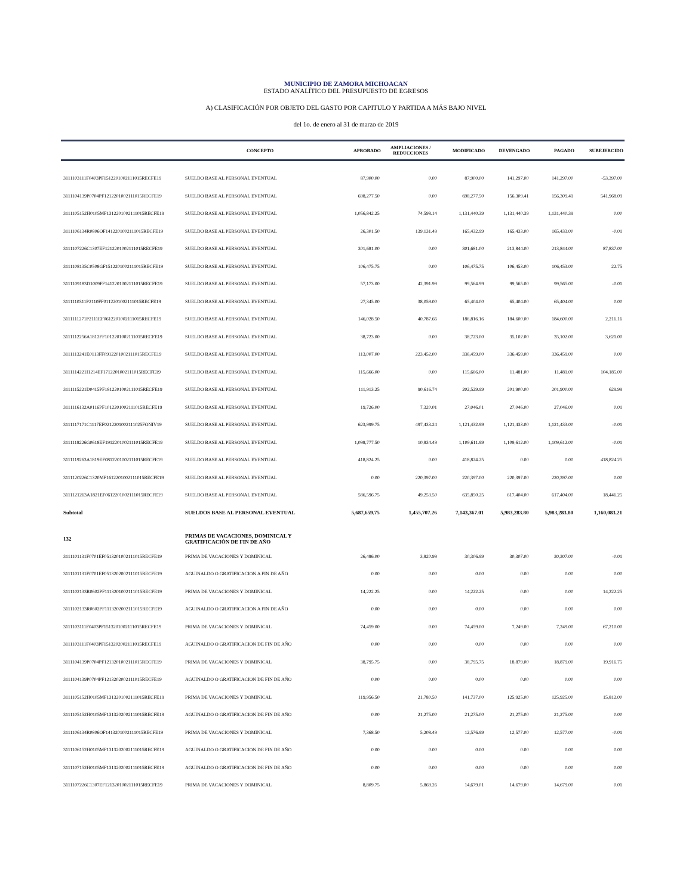MUNICIPIO DE ZAMORA MICHOACAN
ESTADO ANALÍTICO DEL PRESUPUESTO DE EGRESOS
A) CLASIFICACIÓN POR OBJETO DEL GASTO POR CAPITULO Y PARTIDA A MÁS BAJO NIVEL
del 1o. de enero al 31 de marzo de 2019
| | CONCEPTO | APROBADO | AMPLIACIONES / REDUCCIONES | MODIFICADO | DEVENGADO | PAGADO | SUBEJERCIDO |
| --- | --- | --- | --- | --- | --- | --- | --- |
| 3111103111F0403PF1512201002111015RECFE19 | SUELDO BASE AL PERSONAL EVENTUAL | 87,900.00 | 0.00 | 87,900.00 | 141,297.00 | 141,297.00 | -53,397.00 |
| 3111104139P0704PF1212201002111015RECFE19 | SUELDO BASE AL PERSONAL EVENTUAL | 698,277.50 | 0.00 | 698,277.50 | 156,309.41 | 156,309.41 | 541,968.09 |
| 3111105152H0105MF1312201002111015RECFE19 | SUELDO BASE AL PERSONAL EVENTUAL | 1,056,842.25 | 74,598.14 | 1,131,440.39 | 1,131,440.39 | 1,131,440.39 | 0.00 |
| 3111106134R0806OF1412201002111015RECFE19 | SUELDO BASE AL PERSONAL EVENTUAL | 26,301.50 | 139,131.49 | 165,432.99 | 165,433.00 | 165,433.00 | -0.01 |
| 3111107226C1307EF1212201002111015RECFE19 | SUELDO BASE AL PERSONAL EVENTUAL | 301,681.00 | 0.00 | 301,681.00 | 213,844.00 | 213,844.00 | 87,837.00 |
| 3111108135C0508GF1512201002111015RECFE19 | SUELDO BASE AL PERSONAL EVENTUAL | 106,475.75 | 0.00 | 106,475.75 | 106,453.00 | 106,453.00 | 22.75 |
| 3111109183D1009FF1412201002111015RECFE19 | SUELDO BASE AL PERSONAL EVENTUAL | 57,173.00 | 42,391.99 | 99,564.99 | 99,565.00 | 99,565.00 | -0.01 |
| 3111110311P2110FF0112201002111015RECFE19 | SUELDO BASE AL PERSONAL EVENTUAL | 27,345.00 | 38,059.00 | 65,404.00 | 65,404.00 | 65,404.00 | 0.00 |
| 3111111271P2111EF0612201002111015RECFE19 | SUELDO BASE AL PERSONAL EVENTUAL | 146,028.50 | 40,787.66 | 186,816.16 | 184,600.00 | 184,600.00 | 2,216.16 |
| 3111112256A1812FF1012201002111015RECFE19 | SUELDO BASE AL PERSONAL EVENTUAL | 38,723.00 | 0.00 | 38,723.00 | 35,102.00 | 35,102.00 | 3,621.00 |
| 3111113241E0113FF0912201002111015RECFE19 | SUELDO BASE AL PERSONAL EVENTUAL | 113,007.00 | 223,452.00 | 336,459.00 | 336,459.00 | 336,459.00 | 0.00 |
| 3111114221I1214EF1712201002111015RECFE19 | SUELDO BASE AL PERSONAL EVENTUAL | 115,666.00 | 0.00 | 115,666.00 | 11,481.00 | 11,481.00 | 104,185.00 |
| 3111115221D0415PF1812201002111015RECFE19 | SUELDO BASE AL PERSONAL EVENTUAL | 111,913.25 | 90,616.74 | 202,529.99 | 201,900.00 | 201,900.00 | 629.99 |
| 3111116132A0116PF1012201002111015RECFE19 | SUELDO BASE AL PERSONAL EVENTUAL | 19,726.00 | 7,320.01 | 27,046.01 | 27,046.00 | 27,046.00 | 0.01 |
| 3111117171C1117EF0212201002111025FONIV19 | SUELDO BASE AL PERSONAL EVENTUAL | 623,999.75 | 497,433.24 | 1,121,432.99 | 1,121,433.00 | 1,121,433.00 | -0.01 |
| 3111118226G0618EF1912201002111015RECFE19 | SUELDO BASE AL PERSONAL EVENTUAL | 1,098,777.50 | 10,834.49 | 1,109,611.99 | 1,109,612.00 | 1,109,612.00 | -0.01 |
| 3111119263A1819EF0812201002111015RECFE19 | SUELDO BASE AL PERSONAL EVENTUAL | 418,824.25 | 0.00 | 418,824.25 | 0.00 | 0.00 | 418,824.25 |
| 3111120226C1320MF1612201002111015RECFE19 | SUELDO BASE AL PERSONAL EVENTUAL | 0.00 | 220,397.00 | 220,397.00 | 220,397.00 | 220,397.00 | 0.00 |
| 3111121263A1821EF0612201002111015RECFE19 | SUELDO BASE AL PERSONAL EVENTUAL | 586,596.75 | 49,253.50 | 635,850.25 | 617,404.00 | 617,404.00 | 18,446.25 |
| Subtotal | SUELDOS BASE AL PERSONAL EVENTUAL | 5,687,659.75 | 1,455,707.26 | 7,143,367.01 | 5,983,283.80 | 5,983,283.80 | 1,160,083.21 |
| 132 | PRIMAS DE VACACIONES, DOMINICAL Y GRATIFICACIÓN DE FIN DE AÑO | | | | | | |
| 3111101131F0701EF0513201002111015RECFE19 | PRIMA DE VACACIONES Y DOMINICAL | 26,486.00 | 3,820.99 | 30,306.99 | 30,307.00 | 30,307.00 | -0.01 |
| 3111101131F0701EF0513202002111015RECFE19 | AGUINALDO O GRATIFICACION A FIN DE AÑO | 0.00 | 0.00 | 0.00 | 0.00 | 0.00 | 0.00 |
| 3111102133R0602PF1113201002111015RECFE19 | PRIMA DE VACACIONES Y DOMINICAL | 14,222.25 | 0.00 | 14,222.25 | 0.00 | 0.00 | 14,222.25 |
| 3111102133R0602PF1113202002111015RECFE19 | AGUINALDO O GRATIFICACION A FIN DE AÑO | 0.00 | 0.00 | 0.00 | 0.00 | 0.00 | 0.00 |
| 3111103111F0403PF1513201002111015RECFE19 | PRIMA DE VACACIONES Y DOMINICAL | 74,459.00 | 0.00 | 74,459.00 | 7,249.00 | 7,249.00 | 67,210.00 |
| 3111103111F0403PF1513202002111015RECFE19 | AGUINALDO O GRATIFICACION DE FIN DE AÑO | 0.00 | 0.00 | 0.00 | 0.00 | 0.00 | 0.00 |
| 3111104139P0704PF1213201002111015RECFE19 | PRIMA DE VACACIONES Y DOMINICAL | 38,795.75 | 0.00 | 38,795.75 | 18,879.00 | 18,879.00 | 19,916.75 |
| 3111104139P0704PF1213202002111015RECFE19 | AGUINALDO O GRATIFICACION DE FIN DE AÑO | 0.00 | 0.00 | 0.00 | 0.00 | 0.00 | 0.00 |
| 3111105152H0105MF1313201002111015RECFE19 | PRIMA DE VACACIONES Y DOMINICAL | 119,956.50 | 21,780.50 | 141,737.00 | 125,925.00 | 125,925.00 | 15,812.00 |
| 3111105152H0105MF1313202002111015RECFE19 | AGUINALDO O GRATIFICACION DE FIN DE AÑO | 0.00 | 21,275.00 | 21,275.00 | 21,275.00 | 21,275.00 | 0.00 |
| 3111106134R0806OF1413201002111015RECFE19 | PRIMA DE VACACIONES Y DOMINICAL | 7,368.50 | 5,208.49 | 12,576.99 | 12,577.00 | 12,577.00 | -0.01 |
| 3111106152H0105MF1313202002111015RECFE19 | AGUINALDO O GRATIFICACION DE FIN DE AÑO | 0.00 | 0.00 | 0.00 | 0.00 | 0.00 | 0.00 |
| 3111107152H0105MF1313202002111015RECFE19 | AGUINALDO O GRATIFICACION DE FIN DE AÑO | 0.00 | 0.00 | 0.00 | 0.00 | 0.00 | 0.00 |
| 3111107226C1307EF1213201002111015RECFE19 | PRIMA DE VACACIONES Y DOMINICAL | 8,809.75 | 5,869.26 | 14,679.01 | 14,679.00 | 14,679.00 | 0.01 |